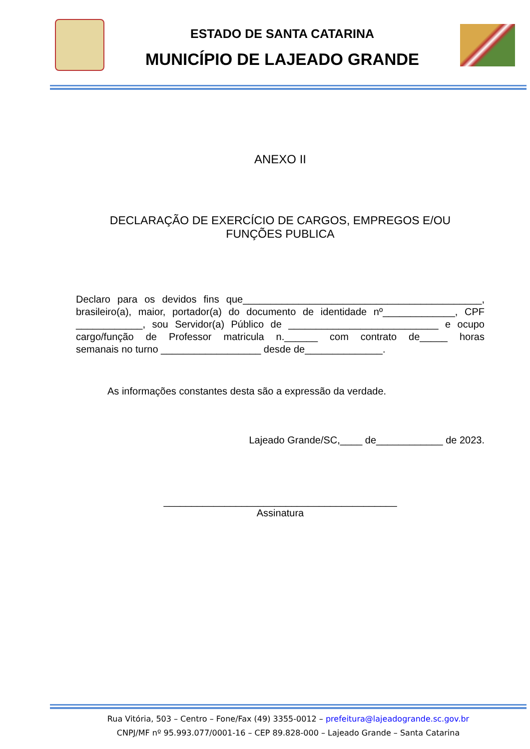ESTADO DE SANTA CATARINA
MUNICÍPIO DE LAJEADO GRANDE
ANEXO II
DECLARAÇÃO DE EXERCÍCIO DE CARGOS, EMPREGOS E/OU
FUNÇÕES PUBLICA
Declaro para os devidos fins que___________________________________________,
brasileiro(a), maior, portador(a) do documento de identidade nº_____________, CPF
____________, sou Servidor(a) Público de ___________________________ e ocupo
cargo/função de Professor matricula n.______ com contrato de_____ horas
semanais no turno __________________ desde de______________.
As informações constantes desta são a expressão da verdade.
Lajeado Grande/SC,____ de____________ de 2023.
__________________________________________
Assinatura
Rua Vitória, 503 – Centro – Fone/Fax (49) 3355-0012 – prefeitura@lajeadogrande.sc.gov.br
CNPJ/MF nº 95.993.077/0001-16 – CEP 89.828-000 – Lajeado Grande – Santa Catarina